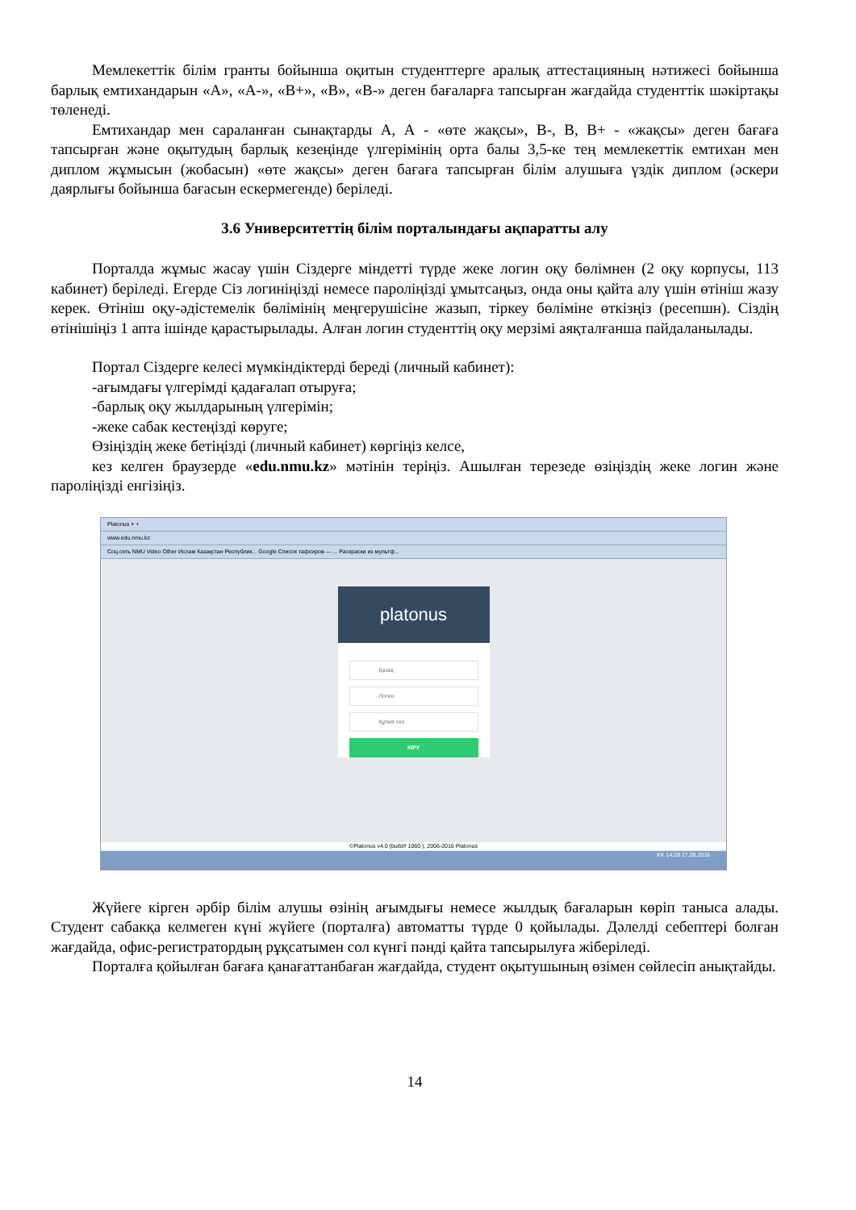Мемлекеттік білім гранты бойынша оқитын студенттерге аралық аттестацияның нәтижесі бойынша барлық емтихандарын «А», «А-», «В+», «В», «В-» деген бағаларға тапсырған жағдайда студенттік шәкіртақы төленеді.
Емтихандар мен сараланған сынақтарды А, А - «өте жақсы», В-, В, В+ - «жақсы» деген бағаға тапсырған және оқытудың барлық кезеңінде үлгерімінің орта балы 3,5-ке тең мемлекеттік емтихан мен диплом жұмысын (жобасын) «өте жақсы» деген бағаға тапсырған білім алушыға үздік диплом (әскери даярлығы бойынша бағасын ескермегенде) беріледі.
3.6 Университеттің білім порталындағы ақпаратты алу
Порталда жұмыс жасау үшін Сіздерге міндетті түрде жеке логин оқу бөлімнен (2 оқу корпусы, 113 кабинет) беріледі. Егерде Сіз логиніңізді немесе пароліңізді ұмытсаңыз, онда оны қайта алу үшін өтініш жазу керек. Өтініш оқу-әдістемелік бөлімінің меңгерушісіне жазып, тіркеу бөліміне өткізңіз (ресепшн). Сіздің өтінішіңіз 1 апта ішінде қарастырылады. Алған логин студенттің оқу мерзімі аяқталғанша пайдаланылады.
Портал Сіздерге келесі мүмкіндіктерді береді (личный кабинет):
-ағымдағы үлгерімді қадағалап отыруға;
-барлық оқу жылдарының үлгерімін;
-жеке сабак кестеңізді көруге;
Өзіңіздің жеке бетіңізді (личный кабинет) көргіңіз келсе,
кез келген браузерде «edu.nmu.kz» мәтінін теріңіз. Ашылған терезеде өзіңіздің жеке логин және пароліңізді енгізіңіз.
Platonus × +
www.edu.nmu.kz
Соц.сеть NMU Video Other Ислам Казақстан Республик... Google Список тафсиров — ... Раскраски из мультф...
platonus
Қазақ
Логин
Құпия сөз
КІРУ
©Platonus v4.0 (build# 1060 ), 2006-2016 Platonus
KK 14:28 27.09.2016
Жүйеге кірген әрбір білім алушы өзінің ағымдығы немесе жылдық бағаларын көріп таныса алады. Студент сабакқа келмеген күні жүйеге (порталға) автоматты түрде 0 қойылады. Дәлелді себептері болған жағдайда, офис-регистратордың рұқсатымен сол күнгі пәнді қайта тапсырылуға жіберіледі.
Порталға қойылған бағаға қанағаттанбаған жағдайда, студент оқытушының өзімен сөйлесіп анықтайды.
14